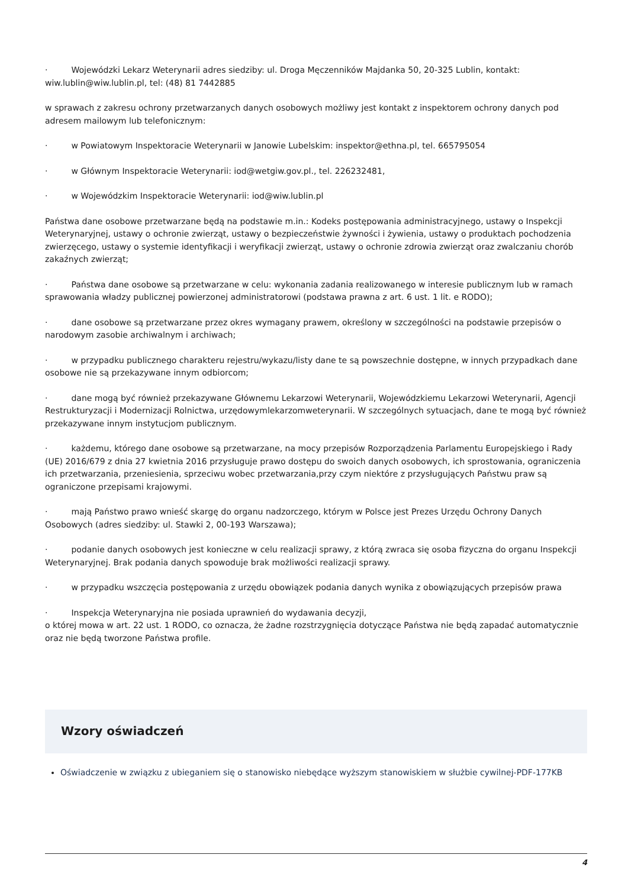· Wojewódzki Lekarz Weterynarii adres siedziby: ul. Droga Męczenników Majdanka 50, 20-325 Lublin, kontakt: wiw.lublin@wiw.lublin.pl, tel: (48) 81 7442885
w sprawach z zakresu ochrony przetwarzanych danych osobowych możliwy jest kontakt z inspektorem ochrony danych pod adresem mailowym lub telefonicznym:
· w Powiatowym Inspektoracie Weterynarii w Janowie Lubelskim: inspektor@ethna.pl, tel. 665795054
· w Głównym Inspektoracie Weterynarii: iod@wetgiw.gov.pl., tel. 226232481,
· w Wojewódzkim Inspektoracie Weterynarii: iod@wiw.lublin.pl
Państwa dane osobowe przetwarzane będą na podstawie m.in.: Kodeks postępowania administracyjnego, ustawy o Inspekcji Weterynaryjnej, ustawy o ochronie zwierząt, ustawy o bezpieczeństwie żywności i żywienia, ustawy o produktach pochodzenia zwierzęcego, ustawy o systemie identyfikacji i weryfikacji zwierząt, ustawy o ochronie zdrowia zwierząt oraz zwalczaniu chorób zakaźnych zwierząt;
· Państwa dane osobowe są przetwarzane w celu: wykonania zadania realizowanego w interesie publicznym lub w ramach sprawowania władzy publicznej powierzonej administratorowi (podstawa prawna z art. 6 ust. 1 lit. e RODO);
· dane osobowe są przetwarzane przez okres wymagany prawem, określony w szczególności na podstawie przepisów o narodowym zasobie archiwalnym i archiwach;
· w przypadku publicznego charakteru rejestru/wykazu/listy dane te są powszechnie dostępne, w innych przypadkach dane osobowe nie są przekazywane innym odbiorcom;
· dane mogą być również przekazywane Głównemu Lekarzowi Weterynarii, Wojewódzkiemu Lekarzowi Weterynarii, Agencji Restrukturyzacji i Modernizacji Rolnictwa, urzędowymlekarzomweterynarii. W szczególnych sytuacjach, dane te mogą być również przekazywane innym instytucjom publicznym.
· każdemu, którego dane osobowe są przetwarzane, na mocy przepisów Rozporządzenia Parlamentu Europejskiego i Rady (UE) 2016/679 z dnia 27 kwietnia 2016 przysługuje prawo dostępu do swoich danych osobowych, ich sprostowania, ograniczenia ich przetwarzania, przeniesienia, sprzeciwu wobec przetwarzania,przy czym niektóre z przysługujących Państwu praw są ograniczone przepisami krajowymi.
· mają Państwo prawo wnieść skargę do organu nadzorczego, którym w Polsce jest Prezes Urzędu Ochrony Danych Osobowych (adres siedziby: ul. Stawki 2, 00-193 Warszawa);
· podanie danych osobowych jest konieczne w celu realizacji sprawy, z którą zwraca się osoba fizyczna do organu Inspekcji Weterynaryjnej. Brak podania danych spowoduje brak możliwości realizacji sprawy.
· w przypadku wszczęcia postępowania z urzędu obowiązek podania danych wynika z obowiązujących przepisów prawa
· Inspekcja Weterynaryjna nie posiada uprawnień do wydawania decyzji,
o której mowa w art. 22 ust. 1 RODO, co oznacza, że żadne rozstrzygnięcia dotyczące Państwa nie będą zapadać automatycznie oraz nie będą tworzone Państwa profile.
Wzory oświadczeń
Oświadczenie w związku z ubieganiem się o stanowisko niebędące wyższym stanowiskiem w służbie cywilnej-PDF-177KB
4